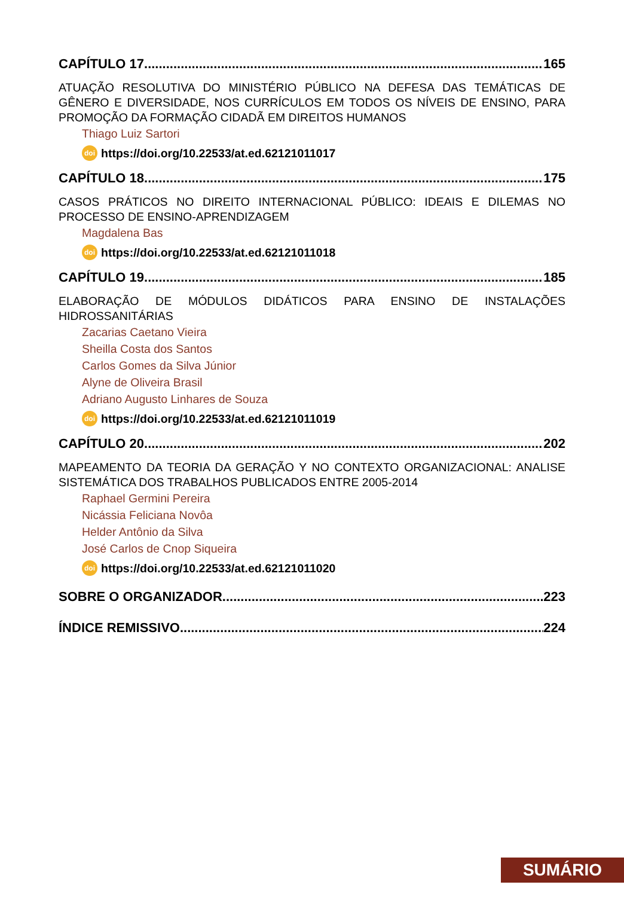CAPÍTULO 17 165
ATUAÇÃO RESOLUTIVA DO MINISTÉRIO PÚBLICO NA DEFESA DAS TEMÁTICAS DE GÊNERO E DIVERSIDADE, NOS CURRÍCULOS EM TODOS OS NÍVEIS DE ENSINO, PARA PROMOÇÃO DA FORMAÇÃO CIDADÃ EM DIREITOS HUMANOS
Thiago Luiz Sartori
doi https://doi.org/10.22533/at.ed.62121011017
CAPÍTULO 18 175
CASOS PRÁTICOS NO DIREITO INTERNACIONAL PÚBLICO: IDEAIS E DILEMAS NO PROCESSO DE ENSINO-APRENDIZAGEM
Magdalena Bas
doi https://doi.org/10.22533/at.ed.62121011018
CAPÍTULO 19 185
ELABORAÇÃO DE MÓDULOS DIDÁTICOS PARA ENSINO DE INSTALAÇÕES HIDROSSANITÁRIAS
Zacarias Caetano Vieira
Sheilla Costa dos Santos
Carlos Gomes da Silva Júnior
Alyne de Oliveira Brasil
Adriano Augusto Linhares de Souza
doi https://doi.org/10.22533/at.ed.62121011019
CAPÍTULO 20 202
MAPEAMENTO DA TEORIA DA GERAÇÃO Y NO CONTEXTO ORGANIZACIONAL: ANALISE SISTEMÁTICA DOS TRABALHOS PUBLICADOS ENTRE 2005-2014
Raphael Germini Pereira
Nicássia Feliciana Novôa
Helder Antônio da Silva
José Carlos de Cnop Siqueira
doi https://doi.org/10.22533/at.ed.62121011020
SOBRE O ORGANIZADOR 223
ÍNDICE REMISSIVO 224
SUMÁRIO